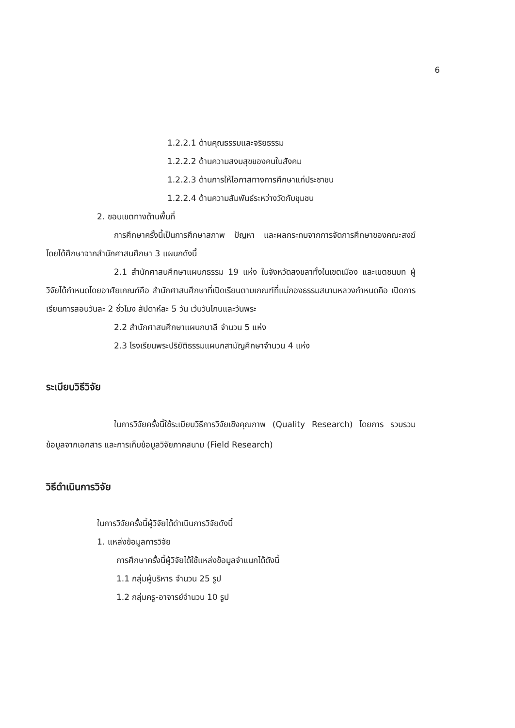6
1.2.2.1 ด้านคุณธรรมและจริยธรรม
1.2.2.2 ด้านความสงบสุขของคนในสังคม
1.2.2.3 ด้านการให้โอกาสทางการศึกษาแก่ประชาชน
1.2.2.4 ด้านความสัมพันธ์ระหว่างวัดกับชุมชน
2. ขอบเขตทางด้านพื้นที่
การศึกษาครั้งนี้เป็นการศึกษาสภาพ ปัญหา และผลกระทบจากการจัดการศึกษาของคณะสงฆ์ โดยได้ศึกษาจากสำนักศาสนศึกษา 3 แผนกดังนี้
2.1 สำนักศาสนศึกษาแผนกธรรม 19 แห่ง ในจังหวัดสงขลาทั้งในเขตเมือง และเขตชนบท ผู้วิจัยได้กำหนดโดยอาศัยเกณฑ์คือ สำนักศาสนศึกษาที่เปิดเรียนตามเกณฑ์ที่แม่กองธรรมสนามหลวงกำหนดคือ เปิดการเรียนการสอนวันละ 2 ชั่วโมง สัปดาห์ละ 5 วัน เว้นวันโกนและวันพระ
2.2 สำนักศาสนศึกษาแผนกบาลี จำนวน 5 แห่ง
2.3 โรงเรียนพระปริยัติธรรมแผนกสามัญศึกษาจำนวน 4 แห่ง
ระเบียบวิธีวิจัย
ในการวิจัยครั้งนี้ใช้ระเบียบวิธีการวิจัยเชิงคุณภาพ (Quality Research) โดยการ รวบรวมข้อมูลจากเอกสาร และการเก็บข้อมูลวิจัยภาคสนาม (Field Research)
วิธีดำเนินการวิจัย
ในการวิจัยครั้งนี้ผู้วิจัยได้ดำเนินการวิจัยดังนี้
1. แหล่งข้อมูลการวิจัย
การศึกษาครั้งนี้ผู้วิจัยได้ใช้แหล่งข้อมูลจำแนกได้ดังนี้
1.1 กลุ่มผู้บริหาร จำนวน 25 รูป
1.2 กลุ่มครู-อาจารย์จำนวน 10 รูป